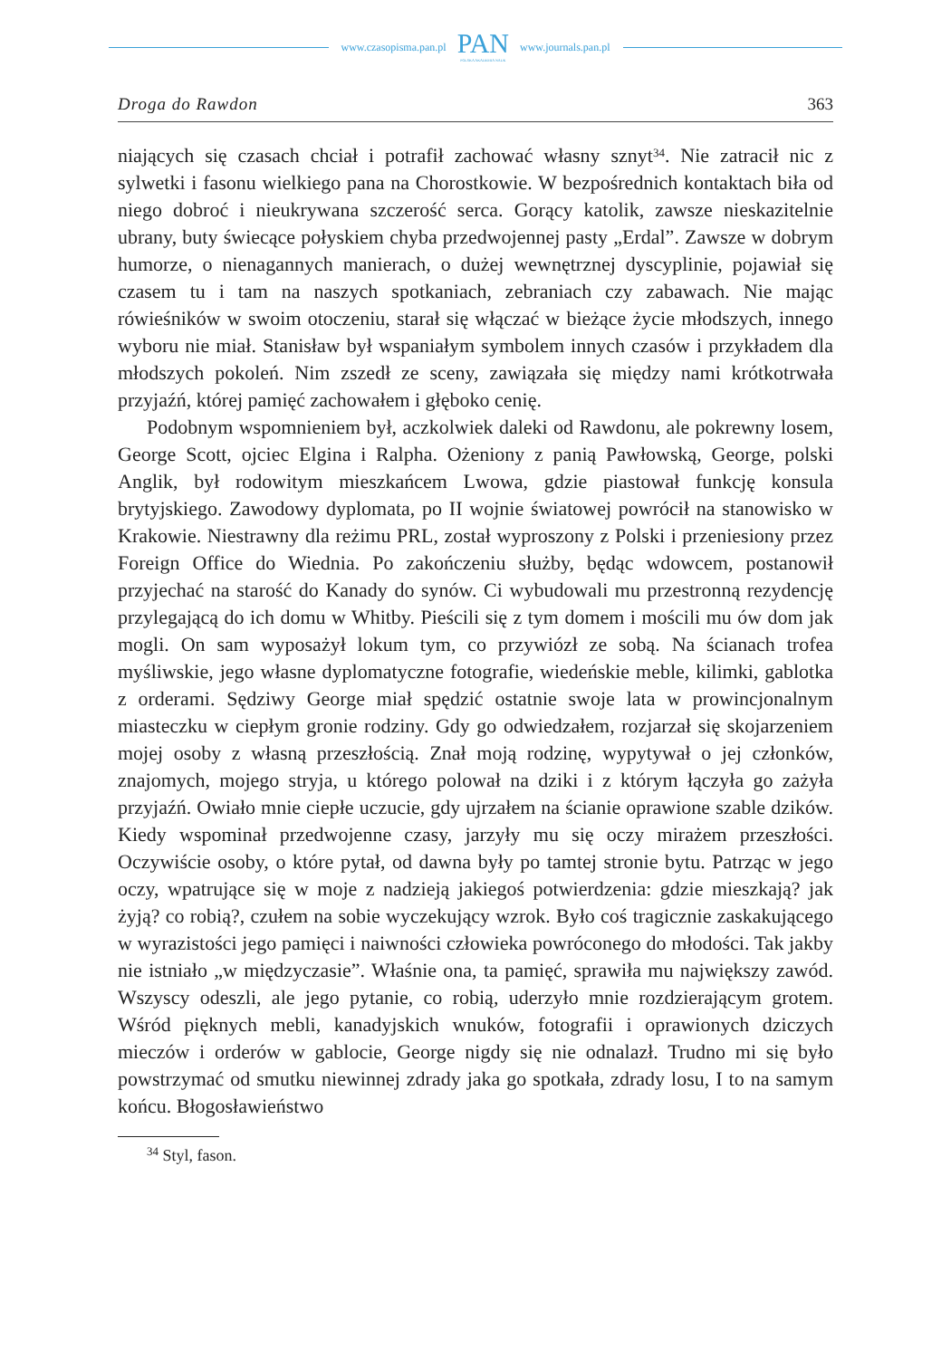www.czasopisma.pan.pl
PAN
POLSKA AKADEMIA NAUK
www.journals.pan.pl
Droga do Rawdon 363
niających się czasach chciał i potrafił zachować własny sznyt<sup>34</sup>. Nie zatracił nic z sylwetki i fasonu wielkiego pana na Chorostkowie. W bezpośrednich kontaktach biła od niego dobroć i nieukrywana szczerość serca. Gorący katolik, zawsze nieskazitelnie ubrany, buty świecące połyskiem chyba przedwojennej pasty „Erdal”. Zawsze w dobrym humorze, o nienagannych manierach, o dużej wewnętrznej dyscyplinie, pojawiał się czasem tu i tam na naszych spotkaniach, zebraniach czy zabawach. Nie mając rówieśników w swoim otoczeniu, starał się włączać w bieżące życie młodszych, innego wyboru nie miał. Stanisław był wspaniałym symbolem innych czasów i przykładem dla młodszych pokoleń. Nim zszedł ze sceny, zawiązała się między nami krótkotrwała przyjaźń, której pamięć zachowałem i głęboko cenię.
Podobnym wspomnieniem był, aczkolwiek daleki od Rawdonu, ale pokrewny losem, George Scott, ojciec Elgina i Ralpha. Ożeniony z panią Pawłowską, George, polski Anglik, był rodowitym mieszkańcem Lwowa, gdzie piastował funkcję konsula brytyjskiego. Zawodowy dyplomata, po II wojnie światowej powrócił na stanowisko w Krakowie. Niestrawny dla reżimu PRL, został wyproszony z Polski i przeniesiony przez Foreign Office do Wiednia. Po zakończeniu służby, będąc wdowcem, postanowił przyjechać na starość do Kanady do synów. Ci wybudowali mu przestronną rezydencję przylegającą do ich domu w Whitby. Pieścili się z tym domem i mościli mu ów dom jak mogli. On sam wyposażył lokum tym, co przywiózł ze sobą. Na ścianach trofea myśliwskie, jego własne dyplomatyczne fotografie, wiedeńskie meble, kilimki, gablotka z orderami. Sędziwy George miał spędzić ostatnie swoje lata w prowincjonalnym miasteczku w ciepłym gronie rodziny. Gdy go odwiedzałem, rozjarzał się skojarzeniem mojej osoby z własną przeszłością. Znał moją rodzinę, wypytywał o jej członków, znajomych, mojego stryja, u którego polował na dziki i z którym łączyła go zażyła przyjaźń. Owiało mnie ciepłe uczucie, gdy ujrzałem na ścianie oprawione szable dzików. Kiedy wspominał przedwojenne czasy, jarzyły mu się oczy mirażem przeszłości. Oczywiście osoby, o które pytał, od dawna były po tamtej stronie bytu. Patrząc w jego oczy, wpatrujące się w moje z nadzieją jakiegoś potwierdzenia: gdzie mieszkają? jak żyją? co robią?, czułem na sobie wyczekujący wzrok. Było coś tragicznie zaskakującego w wyrazistości jego pamięci i naiwności człowieka powróconego do młodości. Tak jakby nie istniało „w międzyczasie”. Właśnie ona, ta pamięć, sprawiła mu największy zawód. Wszyscy odeszli, ale jego pytanie, co robią, uderzyło mnie rozdzierającym grotem. Wśród pięknych mebli, kanadyjskich wnuków, fotografii i oprawionych dziczych mieczów i orderów w gablocie, George nigdy się nie odnalazł. Trudno mi się było powstrzymać od smutku niewinnej zdrady jaka go spotkała, zdrady losu, I to na samym końcu. Błogosławieństwo
<sup>34</sup> Styl, fason.